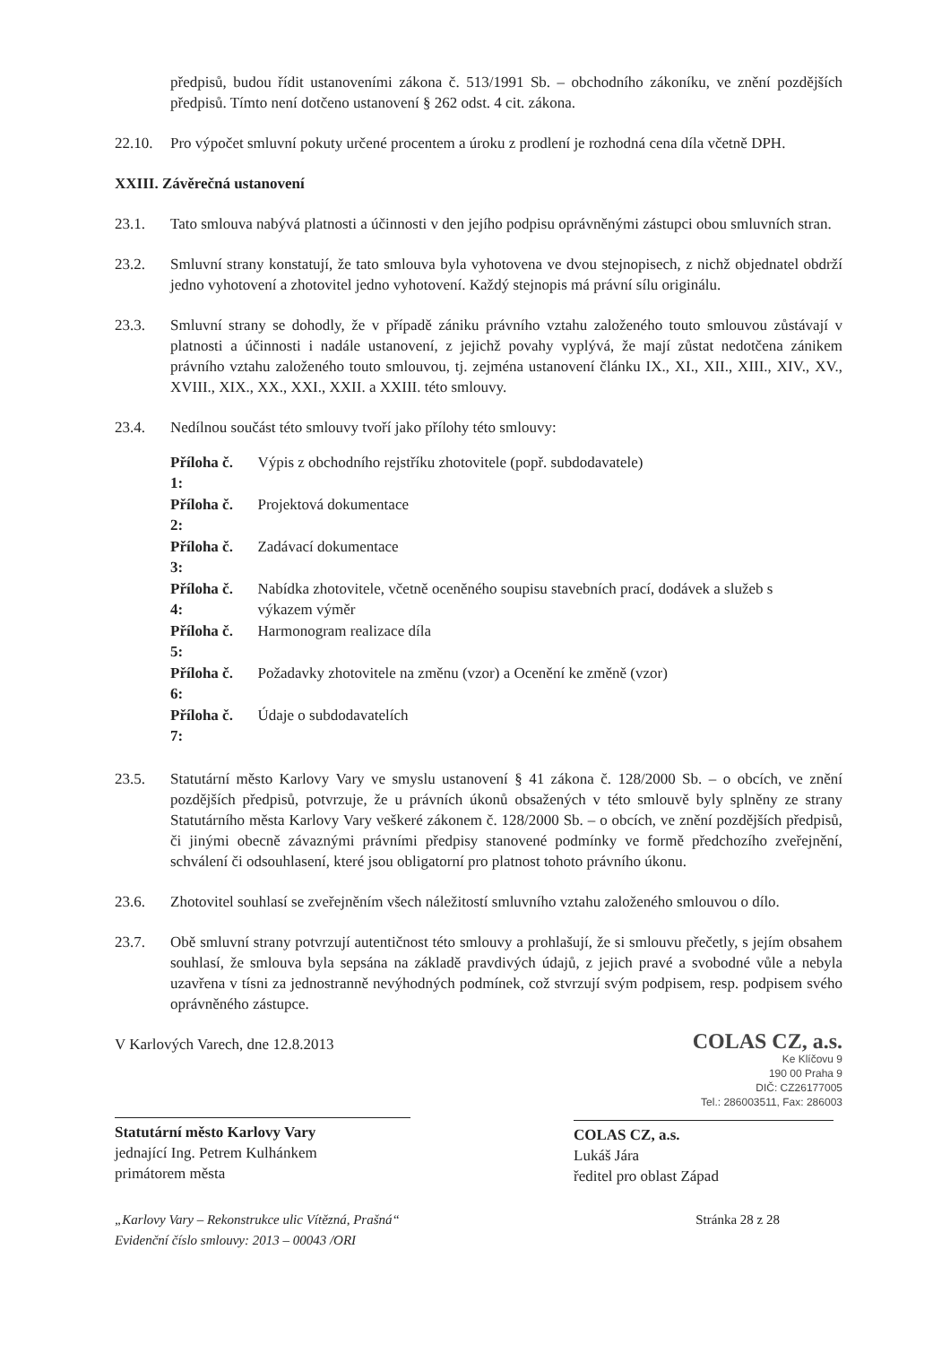předpisů, budou řídit ustanoveními zákona č. 513/1991 Sb. – obchodního zákoníku, ve znění pozdějších předpisů. Tímto není dotčeno ustanovení § 262 odst. 4 cit. zákona.
22.10. Pro výpočet smluvní pokuty určené procentem a úroku z prodlení je rozhodná cena díla včetně DPH.
XXIII. Závěrečná ustanovení
23.1. Tato smlouva nabývá platnosti a účinnosti v den jejího podpisu oprávněnými zástupci obou smluvních stran.
23.2. Smluvní strany konstatují, že tato smlouva byla vyhotovena ve dvou stejnopisech, z nichž objednatel obdrží jedno vyhotovení a zhotovitel jedno vyhotovení. Každý stejnopis má právní sílu originálu.
23.3. Smluvní strany se dohodly, že v případě zániku právního vztahu založeného touto smlouvou zůstávají v platnosti a účinnosti i nadále ustanovení, z jejichž povahy vyplývá, že mají zůstat nedotčena zánikem právního vztahu založeného touto smlouvou, tj. zejména ustanovení článku IX., XI., XII., XIII., XIV., XV., XVIII., XIX., XX., XXI., XXII. a XXIII. této smlouvy.
23.4. Nedílnou součást této smlouvy tvoří jako přílohy této smlouvy:
| Příloha č. 1: | Výpis z obchodního rejstříku zhotovitele (popř. subdodavatele) |
| Příloha č. 2: | Projektová dokumentace |
| Příloha č. 3: | Zadávací dokumentace |
| Příloha č. 4: | Nabídka zhotovitele, včetně oceněného soupisu stavebních prací, dodávek a služeb s výkazem výměr |
| Příloha č. 5: | Harmonogram realizace díla |
| Příloha č. 6: | Požadavky zhotovitele na změnu (vzor) a Ocenění ke změně (vzor) |
| Příloha č. 7: | Údaje o subdodavatelích |
23.5. Statutární město Karlovy Vary ve smyslu ustanovení § 41 zákona č. 128/2000 Sb. – o obcích, ve znění pozdějších předpisů, potvrzuje, že u právních úkonů obsažených v této smlouvě byly splněny ze strany Statutárního města Karlovy Vary veškeré zákonem č. 128/2000 Sb. – o obcích, ve znění pozdějších předpisů, či jinými obecně závaznými právními předpisy stanovené podmínky ve formě předchozího zveřejnění, schválení či odsouhlasení, které jsou obligatorní pro platnost tohoto právního úkonu.
23.6. Zhotovitel souhlasí se zveřejněním všech náležitostí smluvního vztahu založeného smlouvou o dílo.
23.7. Obě smluvní strany potvrzují autentičnost této smlouvy a prohlašují, že si smlouvu přečetly, s jejím obsahem souhlasí, že smlouva byla sepsána na základě pravdivých údajů, z jejich pravé a svobodné vůle a nebyla uzavřena v tísni za jednostranně nevýhodných podmínek, což stvrzují svým podpisem, resp. podpisem svého oprávněného zástupce.
V Karlových Varech, dne 12.8.2013
Statutární město Karlovy Vary
jednající Ing. Petrem Kulhánkem
primátorem města
COLAS CZ, a.s.
Ke Klíčovu 9
190 00 Praha 9
DIČ: CZ26177005
Tel.: 286003511, Fax: 286003
COLAS CZ, a.s.
Lukáš Jára
ředitel pro oblast Západ
„Karlovy Vary – Rekonstrukce ulic Vítězná, Prašná“
Evidenční číslo smlouvy: 2013 – 00043 /ORI
Stránka 28 z 28